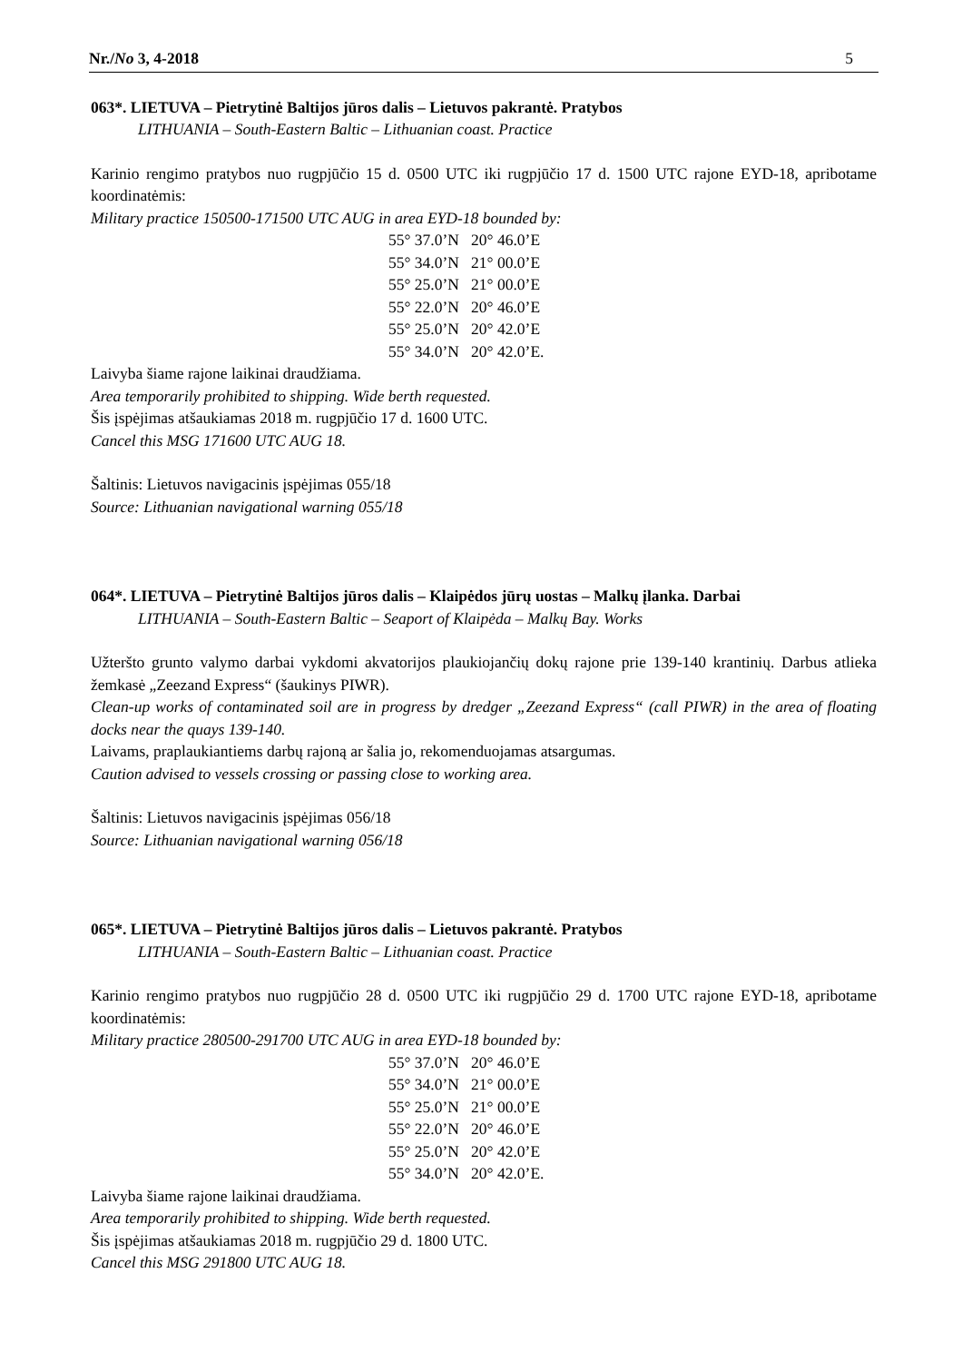Nr./No 3, 4-2018 5
063*. LIETUVA – Pietrytinė Baltijos jūros dalis – Lietuvos pakrantė. Pratybos
LITHUANIA – South-Eastern Baltic – Lithuanian coast. Practice
Karinio rengimo pratybos nuo rugpjūčio 15 d. 0500 UTC iki rugpjūčio 17 d. 1500 UTC rajone EYD-18, apribotame koordinatėmis:
Military practice 150500-171500 UTC AUG in area EYD-18 bounded by:
55° 37.0’N 20° 46.0’E
55° 34.0’N 21° 00.0’E
55° 25.0’N 21° 00.0’E
55° 22.0’N 20° 46.0’E
55° 25.0’N 20° 42.0’E
55° 34.0’N 20° 42.0’E.
Laivyba šiame rajone laikinai draudžiama.
Area temporarily prohibited to shipping. Wide berth requested.
Šis įspėjimas atšaukiamas 2018 m. rugpjūčio 17 d. 1600 UTC.
Cancel this MSG 171600 UTC AUG 18.
Šaltinis: Lietuvos navigacinis įspėjimas 055/18
Source: Lithuanian navigational warning 055/18
064*. LIETUVA – Pietrytinė Baltijos jūros dalis – Klaipėdos jūrų uostas – Malkų įlanka. Darbai
LITHUANIA – South-Eastern Baltic – Seaport of Klaipėda – Malkų Bay. Works
Užteršto grunto valymo darbai vykdomi akvatorijos plaukiojančių dokų rajone prie 139-140 krantinių. Darbus atlieka žemkasė „Zeezand Express“ (šaukinys PIWR).
Clean-up works of contaminated soil are in progress by dredger „Zeezand Express“ (call PIWR) in the area of floating docks near the quays 139-140.
Laivams, praplaukiantiems darbų rajoną ar šalia jo, rekomenduojamas atsargumas.
Caution advised to vessels crossing or passing close to working area.
Šaltinis: Lietuvos navigacinis įspėjimas 056/18
Source: Lithuanian navigational warning 056/18
065*. LIETUVA – Pietrytinė Baltijos jūros dalis – Lietuvos pakrantė. Pratybos
LITHUANIA – South-Eastern Baltic – Lithuanian coast. Practice
Karinio rengimo pratybos nuo rugpjūčio 28 d. 0500 UTC iki rugpjūčio 29 d. 1700 UTC rajone EYD-18, apribotame koordinatėmis:
Military practice 280500-291700 UTC AUG in area EYD-18 bounded by:
55° 37.0’N 20° 46.0’E
55° 34.0’N 21° 00.0’E
55° 25.0’N 21° 00.0’E
55° 22.0’N 20° 46.0’E
55° 25.0’N 20° 42.0’E
55° 34.0’N 20° 42.0’E.
Laivyba šiame rajone laikinai draudžiama.
Area temporarily prohibited to shipping. Wide berth requested.
Šis įspėjimas atšaukiamas 2018 m. rugpjūčio 29 d. 1800 UTC.
Cancel this MSG 291800 UTC AUG 18.